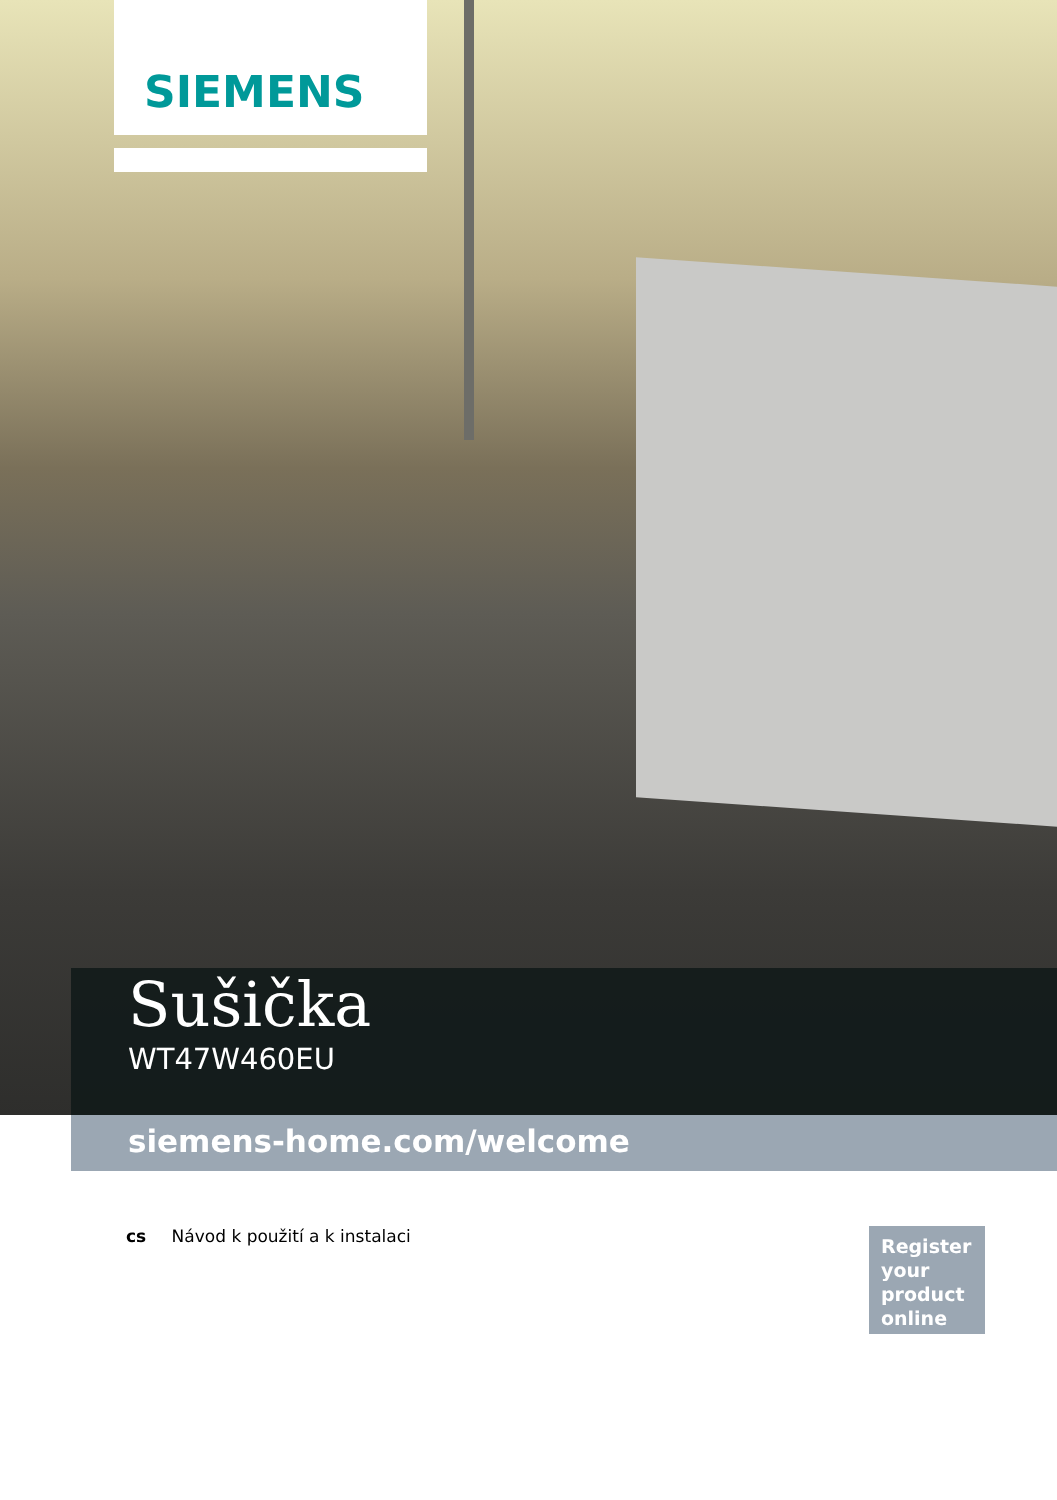SIEMENS
Sušička
WT47W460EU
siemens-home.com/welcome
cs Návod k použití a k instalaci
Register
your
product
online